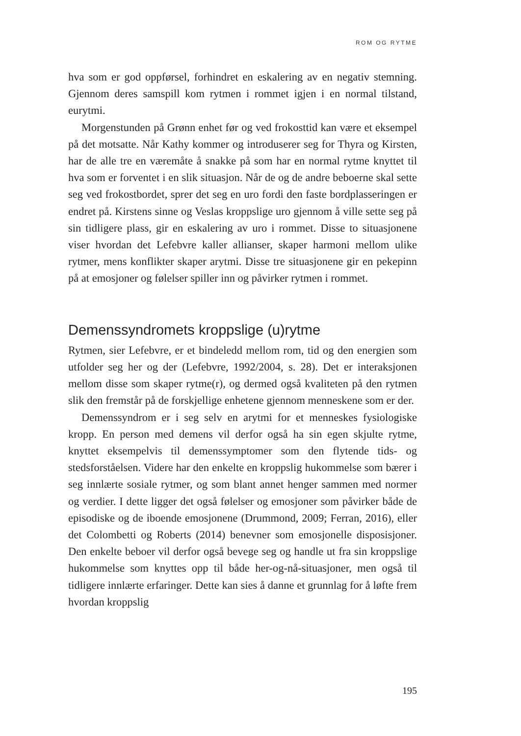ROM OG RYTME
hva som er god oppførsel, forhindret en eskalering av en negativ stemning. Gjennom deres samspill kom rytmen i rommet igjen i en normal tilstand, eurytmi.
Morgenstunden på Grønn enhet før og ved frokosttid kan være et eksempel på det motsatte. Når Kathy kommer og introduserer seg for Thyra og Kirsten, har de alle tre en væremåte å snakke på som har en normal rytme knyttet til hva som er forventet i en slik situasjon. Når de og de andre beboerne skal sette seg ved frokostbordet, sprer det seg en uro fordi den faste bordplasseringen er endret på. Kirstens sinne og Veslas kroppslige uro gjennom å ville sette seg på sin tidligere plass, gir en eskalering av uro i rommet. Disse to situasjonene viser hvordan det Lefebvre kaller allianser, skaper harmoni mellom ulike rytmer, mens konflikter skaper arytmi. Disse tre situasjonene gir en pekepinn på at emosjoner og følelser spiller inn og påvirker rytmen i rommet.
Demenssyndromets kroppslige (u)rytme
Rytmen, sier Lefebvre, er et bindeledd mellom rom, tid og den energien som utfolder seg her og der (Lefebvre, 1992/2004, s. 28). Det er interaksjonen mellom disse som skaper rytme(r), og dermed også kvaliteten på den rytmen slik den fremstår på de forskjellige enhetene gjennom menneskene som er der.
Demenssyndrom er i seg selv en arytmi for et menneskes fysiologiske kropp. En person med demens vil derfor også ha sin egen skjulte rytme, knyttet eksempelvis til demenssymptomer som den flytende tids- og stedsforståelsen. Videre har den enkelte en kroppslig hukommelse som bærer i seg innlærte sosiale rytmer, og som blant annet henger sammen med normer og verdier. I dette ligger det også følelser og emosjoner som påvirker både de episodiske og de iboende emosjonene (Drummond, 2009; Ferran, 2016), eller det Colombetti og Roberts (2014) benevner som emosjonelle disposisjoner. Den enkelte beboer vil derfor også bevege seg og handle ut fra sin kroppslige hukommelse som knyttes opp til både her-og-nå-situasjoner, men også til tidligere innlærte erfaringer. Dette kan sies å danne et grunnlag for å løfte frem hvordan kroppslig
195